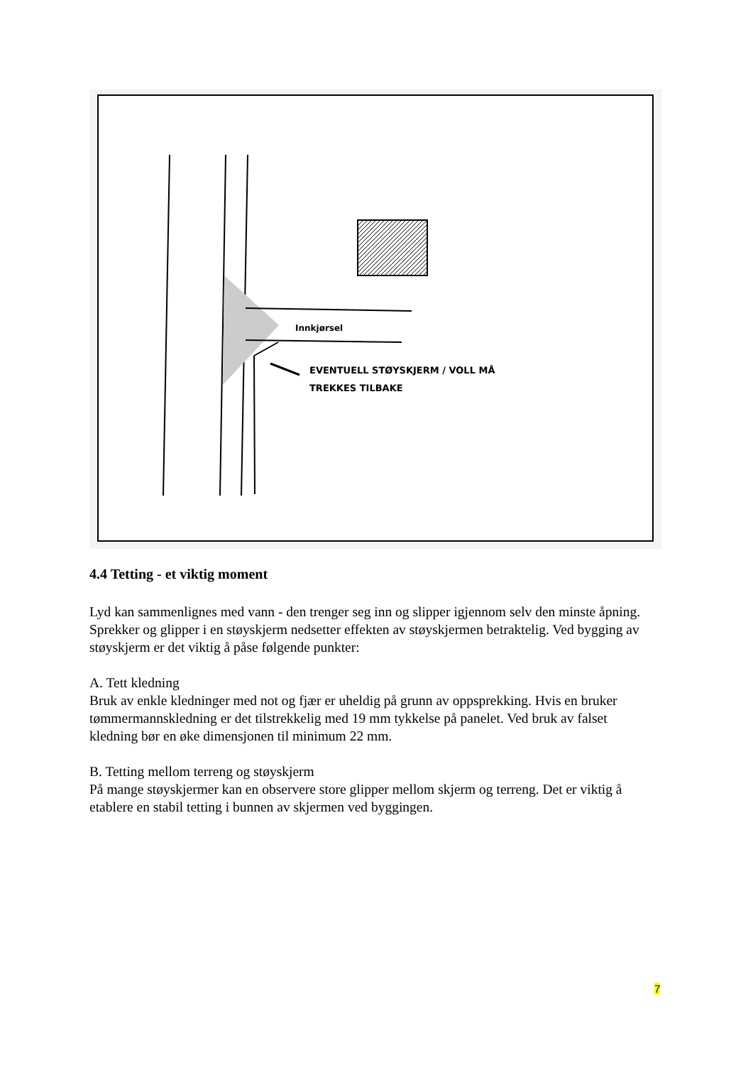Innkjørsel
EVENTUELL STØYSKJERM / VOLL MÅ
TREKKES TILBAKE
4.4 Tetting - et viktig moment
Lyd kan sammenlignes med vann - den trenger seg inn og slipper igjennom selv den minste åpning. Sprekker og glipper i en støyskjerm nedsetter effekten av støyskjermen betraktelig. Ved bygging av støyskjerm er det viktig å påse følgende punkter:
A. Tett kledning
Bruk av enkle kledninger med not og fjær er uheldig på grunn av oppsprekking. Hvis en bruker tømmermannskledning er det tilstrekkelig med 19 mm tykkelse på panelet. Ved bruk av falset kledning bør en øke dimensjonen til minimum 22 mm.
B. Tetting mellom terreng og støyskjerm
På mange støyskjermer kan en observere store glipper mellom skjerm og terreng. Det er viktig å etablere en stabil tetting i bunnen av skjermen ved byggingen.
7